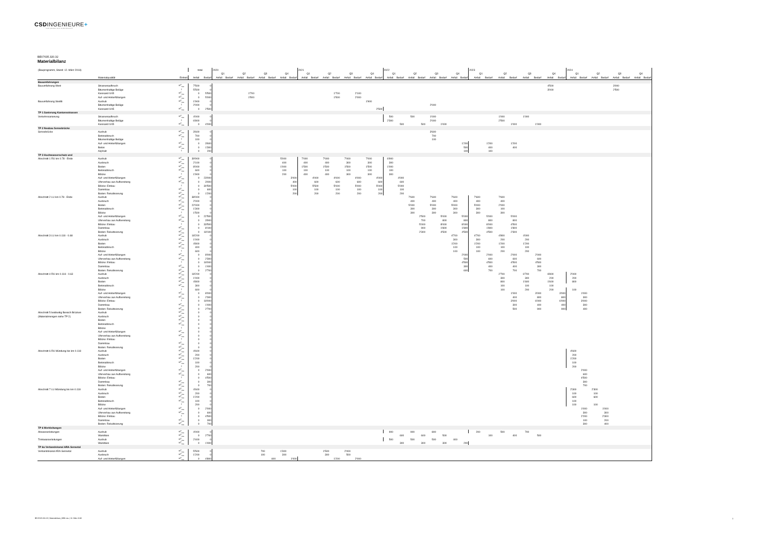CSDINGENIEURE+
VON GRUND AUF DURCHDACHT
BE07635.320.32
Materialbilanz
| (Bauprogramm, Stand: 12. März 2018) | | | total | | 2020 | | | | | | | | 2021 | | | | | | | | 2022 | | | | | | | | 2023 | | | | | | | | 2024 | | | | | | | |
| --- | --- | --- | --- | --- | --- | --- | --- | --- | --- | --- | --- | --- | --- | --- | --- | --- | --- | --- | --- | --- | --- | --- | --- | --- | --- | --- | --- | --- | --- | --- | --- | --- | --- | --- | --- | --- | --- | --- | --- | --- | --- | --- | --- | --- |
| | | | | | Q1 | | Q2 | | Q3 | | Q4 | | Q1 | | Q2 | | Q3 | | Q4 | | Q1 | | Q2 | | Q3 | | Q4 | | Q1 | | Q2 | | Q3 | | Q4 | | Q1 | | Q2 | | Q3 | | Q4 | |
| | Materialqualität | Einheit | Anfall | Bedarf | Anfall | Bedarf | Anfall | Bedarf | Anfall | Bedarf | Anfall | Bedarf | Anfall | Bedarf | Anfall | Bedarf | Anfall | Bedarf | Anfall | Bedarf | Anfall | Bedarf | Anfall | Bedarf | Anfall | Bedarf | Anfall | Bedarf | Anfall | Bedarf | Anfall | Bedarf | Anfall | Bedarf | Anfall | Bedarf | Anfall | Bedarf | Anfall | Bedarf | Anfall | Bedarf | Anfall | Bedarf |
| Bauumfahrungen | | | | | | | | | | | | | | | | | | | | | | | | | | | | | | | | | | | | | | | | | | | | |
| Bauumfahrung West | Strassenaufbruch | m<sup>3</sup><sub>lose</sub> | 7'500 | 0 | | | | | | | | | | | | | | | | | | | | | | | | | | | | | | | 4'500 | | | | | | 3'000 | | | |
| | Bitumenhaltige Beläge | t | 5'500 | 0 | | | | | | | | | | | | | | | | | | | | | | | | | | | | | | | 3'000 | | | | | | 2'500 | | | |
| | Kiessand 0/45 | m<sup>3</sup><sub>lose</sub> | 0 | 5'500 | | | | 1'700 | | | | | | | | 1'700 | | 2'100 | | | | | | | | | | | | | | | | | | | | | | | | | | |
| | Auf- und Hinterfüllungen | m<sup>3</sup><sub>lose</sub> | 0 | 5'000 | | | | 1'500 | | | | | | | | 1'500 | | 2'000 | | | | | | | | | | | | | | | | | | | | | | | | | | |
| Bauumfahrung Stedtli | Aushub | m<sup>3</sup><sub>lose</sub> | 1'900 | 0 | | | | | | | | | | | | | | | 1'900 | | | | | | | | | | | | | | | | | | | | | | | | | |
| | Bitumenhaltige Beläge | t | 2'000 | 0 | | | | | | | | | | | | | | | | | | | | | 2'000 | | | | | | | | | | | | | | | | | | | |
| | Kiessand 0/45 | m<sup>3</sup><sub>lose</sub> | 0 | 2'500 | | | | | | | | | | | | | | | | 2'500 | | | | | | | | | | | | | | | | | | | | | | | | |
| TP 1 Sanierung Kantonsstrassen | | | | | | | | | | | | | | | | | | | | | | | | | | | | | | | | | | | | | | | | | | | | |
| Verkehrssanierung | Strassenaufbruch | m<sup>3</sup><sub>lose</sub> | 4'000 | 0 | | | | | | | | | | | | | | | | | 500 | | 500 | | 1'000 | | | | | | 1'000 | | 1'000 | | | | | | | | | | | |
| | Bitumenhaltige Beläge | t | 6'800 | 0 | | | | | | | | | | | | | | | | | 2'300 | | | | 2'000 | | | | | | 2'500 | | | | | | | | | | | | | |
| | Kiessand 0/45 | m<sup>3</sup><sub>lose</sub> | 0 | 4'000 | | | | | | | | | | | | | | | | | | 500 | | 500 | | 1'000 | | | | | | 1'000 | | 1'000 | | | | | | | | | | |
| TP 2 Neubau Sensebrücke | | | | | | | | | | | | | | | | | | | | | | | | | | | | | | | | | | | | | | | | | | | | |
| Sensebrücke | Aushub | m<sup>3</sup><sub>lose</sub> | 3'600 | 0 | | | | | | | | | | | | | | | | | | | | | 3'600 | | | | | | | | | | | | | | | | | | | |
| | Betonabbruch | m<sup>3</sup><sub>lose</sub> | 700 | 0 | | | | | | | | | | | | | | | | | | | | | 700 | | | | | | | | | | | | | | | | | | | |
| | Bitumenhaltige Beläge | t | 100 | 0 | | | | | | | | | | | | | | | | | | | | | 100 | | | | | | | | | | | | | | | | | | | |
| | Auf- und Hinterfüllungen | m<sup>3</sup><sub>lose</sub> | 0 | 3'600 | | | | | | | | | | | | | | | | | | | | | | | | 1'200 | | 1'200 | | 1'200 | | | | | | | | | | | | |
| | Beton | m<sup>3</sup><sub>lose</sub> | 0 | 1'300 | | | | | | | | | | | | | | | | | | | | | | | | 500 | | 400 | | 400 | | | | | | | | | | | | |
| | Asphalt | t | 0 | 200 | | | | | | | | | | | | | | | | | | | | | | | | 100 | | 100 | | | | | | | | | | | | | | |
| TP 3 Hochwasserschutz und | | | | | | | | | | | | | | | | | | | | | | | | | | | | | | | | | | | | | | | | | | | | |
| Abschnitt 1 RU km 0.78 - Ende | Aushub | m<sup>3</sup><sub>lose</sub> | 39'900 | 0 | | | | | | | 5'000 | | 7'000 | | 7'000 | | 7'000 | | 7'000 | | 6'900 | | | | | | | | | | | | | | | | | | | | | | | |
| | Ausbruch | m<sup>3</sup><sub>lose</sub> | 2'100 | 0 | | | | | | | 400 | | 400 | | 400 | | 300 | | 300 | | 300 | | | | | | | | | | | | | | | | | | | | | | | |
| | Boden | m<sup>3</sup><sub>lose</sub> | 8'000 | 0 | | | | | | | 1'000 | | 1'500 | | 1'500 | | 1'500 | | 1'500 | | 1'000 | | | | | | | | | | | | | | | | | | | | | | | |
| | Betonabbruch | m<sup>3</sup><sub>lose</sub> | 600 | 0 | | | | | | | 100 | | 100 | | 100 | | 100 | | 100 | | 100 | | | | | | | | | | | | | | | | | | | | | | | |
| | Blöcke | t | 1'900 | 0 | | | | | | | 200 | | 400 | | 400 | | 300 | | 300 | | 300 | | | | | | | | | | | | | | | | | | | | | | | |
| | Auf- und Hinterfüllungen | m<sup>3</sup><sub>lose</sub> | 0 | 23'000 | | | | | | | | 3'000 | | 4'000 | | 4'000 | | 4'000 | | 4'000 | | 4'000 | | | | | | | | | | | | | | | | | | | | | | |
| | Uferverbau aus Aufbereitung | m<sup>3</sup><sub>lose</sub> | 0 | 3'400 | | | | | | | | 400 | | 600 | | 600 | | 600 | | 600 | | 600 | | | | | | | | | | | | | | | | | | | | | | |
| | Blöcke: Einbau | t | 0 | 30'500 | | | | | | | | 5'000 | | 5'500 | | 5'000 | | 5'000 | | 5'000 | | 5'000 | | | | | | | | | | | | | | | | | | | | | | |
| | Dammbau | m<sup>3</sup><sub>lose</sub> | 0 | 600 | | | | | | | | 100 | | 100 | | 100 | | 100 | | 100 | | 100 | | | | | | | | | | | | | | | | | | | | | | |
| | Boden: Rekultivierung | m<sup>3</sup><sub>lose</sub> | 0 | 1'200 | | | | | | | | 200 | | 200 | | 200 | | 200 | | 200 | | 200 | | | | | | | | | | | | | | | | | | | | | | |
| Abschnitt 2 LU km 0.78 - Ende | Aushub | m<sup>3</sup><sub>lose</sub> | 38'000 | 0 | | | | | | | | | | | | | | | | | | | 7'600 | | 7'600 | | 7'600 | | 7'600 | | 7'600 | | | | | | | | | | | | | |
| | Ausbruch | m<sup>3</sup><sub>lose</sub> | 2'000 | 0 | | | | | | | | | | | | | | | | | | | 400 | | 400 | | 400 | | 400 | | 400 | | | | | | | | | | | | | |
| | Boden | m<sup>3</sup><sub>lose</sub> | 22'000 | 0 | | | | | | | | | | | | | | | | | | | 5'000 | | 5'000 | | 5'000 | | 5'000 | | 2'000 | | | | | | | | | | | | | |
| | Betonabbruch | m<sup>3</sup><sub>lose</sub> | 1'300 | 0 | | | | | | | | | | | | | | | | | | | 300 | | 300 | | 300 | | 300 | | 100 | | | | | | | | | | | | | |
| | Blöcke | t | 1'500 | 0 | | | | | | | | | | | | | | | | | | | 300 | | 300 | | 300 | | 300 | | 300 | | | | | | | | | | | | | |
| | Auf- und Hinterfüllungen | m<sup>3</sup><sub>lose</sub> | 0 | 22'500 | | | | | | | | | | | | | | | | | | | | 2'500 | | 5'000 | | 5'000 | | 5'000 | | 5'000 | | | | | | | | | | | | |
| | Uferverbau aus Aufbereitung | m<sup>3</sup><sub>lose</sub> | 0 | 3'900 | | | | | | | | | | | | | | | | | | | | 700 | | 800 | | 800 | | 800 | | 800 | | | | | | | | | | | | |
| | Blöcke: Einbau | t | 0 | 33'500 | | | | | | | | | | | | | | | | | | | | 5'000 | | 8'000 | | 8'000 | | 8'000 | | 4'500 | | | | | | | | | | | | |
| | Dammbau | m<sup>3</sup><sub>lose</sub> | 0 | 8'100 | | | | | | | | | | | | | | | | | | | | 900 | | 1'800 | | 1'800 | | 1'800 | | 1'800 | | | | | | | | | | | | |
| | Boden: Rekultivierung | m<sup>3</sup><sub>lose</sub> | 0 | 18'100 | | | | | | | | | | | | | | | | | | | | 2'300 | | 4'500 | | 4'500 | | 4'500 | | 2'300 | | | | | | | | | | | | |
| Abschnitt 3 LU km 0.118 - 0.68 | Aushub | m<sup>3</sup><sub>lose</sub> | 18'200 | 0 | | | | | | | | | | | | | | | | | | | | | | | 4'700 | | 4'700 | | 4'800 | | 4'000 | | | | | | | | | | | |
| | Ausbruch | m<sup>3</sup><sub>lose</sub> | 1'000 | 0 | | | | | | | | | | | | | | | | | | | | | | | 300 | | 300 | | 200 | | 200 | | | | | | | | | | | |
| | Boden | m<sup>3</sup><sub>lose</sub> | 4'800 | 0 | | | | | | | | | | | | | | | | | | | | | | | 1'200 | | 1'200 | | 1'200 | | 1'200 | | | | | | | | | | | |
| | Betonabbruch | m<sup>3</sup><sub>lose</sub> | 400 | 0 | | | | | | | | | | | | | | | | | | | | | | | 100 | | 100 | | 100 | | 100 | | | | | | | | | | | |
| | Blöcke | t | 600 | 0 | | | | | | | | | | | | | | | | | | | | | | | 100 | | 100 | | 200 | | 200 | | | | | | | | | | | |
| | Auf- und Hinterfüllungen | m<sup>3</sup><sub>lose</sub> | 0 | 8'000 | | | | | | | | | | | | | | | | | | | | | | | | 2'000 | | 2'000 | | 2'000 | | 2'000 | | | | | | | | | | |
| | Uferverbau aus Aufbereitung | m<sup>3</sup><sub>lose</sub> | 0 | 2'300 | | | | | | | | | | | | | | | | | | | | | | | | 500 | | 600 | | 600 | | 600 | | | | | | | | | | |
| | Blöcke: Einbau | t | 0 | 18'000 | | | | | | | | | | | | | | | | | | | | | | | | 4'500 | | 4'500 | | 4'500 | | 4'500 | | | | | | | | | | |
| | Dammbau | m<sup>3</sup><sub>lose</sub> | 0 | 1'400 | | | | | | | | | | | | | | | | | | | | | | | | 300 | | 400 | | 400 | | 300 | | | | | | | | | | |
| | Boden: Rekultivierung | m<sup>3</sup><sub>lose</sub> | 0 | 2'700 | | | | | | | | | | | | | | | | | | | | | | | | 600 | | 700 | | 700 | | 700 | | | | | | | | | | |
| Abschnitt 4 RU km 0.118 - 0.63 | Aushub | m<sup>3</sup><sub>lose</sub> | 18'200 | 0 | | | | | | | | | | | | | | | | | | | | | | | | | | | 2'700 | | 6'700 | | 6'800 | | 2'000 | | | | | | | |
| | Ausbruch | m<sup>3</sup><sub>lose</sub> | 1'000 | 0 | | | | | | | | | | | | | | | | | | | | | | | | | | | 300 | | 300 | | 200 | | 200 | | | | | | | |
| | Boden | m<sup>3</sup><sub>lose</sub> | 4'800 | 0 | | | | | | | | | | | | | | | | | | | | | | | | | | | 800 | | 1'600 | | 1'600 | | 800 | | | | | | | |
| | Betonabbruch | m<sup>3</sup><sub>lose</sub> | 300 | 0 | | | | | | | | | | | | | | | | | | | | | | | | | | | 100 | | 100 | | 100 | | | | | | | | | |
| | Blöcke | t | 600 | 0 | | | | | | | | | | | | | | | | | | | | | | | | | | | 100 | | 200 | | 200 | | 100 | | | | | | | |
| | Auf- und Hinterfüllungen | m<sup>3</sup><sub>lose</sub> | 0 | 8'000 | | | | | | | | | | | | | | | | | | | | | | | | | | | | 1'000 | | 3'000 | | 3'000 | | 1'000 | | | | | | |
| | Uferverbau aus Aufbereitung | m<sup>3</sup><sub>lose</sub> | 0 | 2'300 | | | | | | | | | | | | | | | | | | | | | | | | | | | | 400 | | 800 | | 800 | | 300 | | | | | | |
| | Blöcke: Einbau | t | 0 | 18'000 | | | | | | | | | | | | | | | | | | | | | | | | | | | | 3'000 | | 6'000 | | 6'000 | | 3'000 | | | | | | |
| | Dammbau | m<sup>3</sup><sub>lose</sub> | 0 | 1'400 | | | | | | | | | | | | | | | | | | | | | | | | | | | | 300 | | 400 | | 400 | | 300 | | | | | | |
| | Boden: Rekultivierung | m<sup>3</sup><sub>lose</sub> | 0 | 2'700 | | | | | | | | | | | | | | | | | | | | | | | | | | | | 500 | | 900 | | 900 | | 400 | | | | | | |
| Abschnitt 5 beidseitig Bereich Brücken | Aushub | m<sup>3</sup><sub>lose</sub> | 0 | 0 | | | | | | | | | | | | | | | | | | | | | | | | | | | | | | | | | | | | | | | | |
| (Materialmengen siehe TP 2) | Ausbruch | m<sup>3</sup><sub>lose</sub> | 0 | 0 | | | | | | | | | | | | | | | | | | | | | | | | | | | | | | | | | | | | | | | | |
| | Boden | m<sup>3</sup><sub>lose</sub> | 0 | 0 | | | | | | | | | | | | | | | | | | | | | | | | | | | | | | | | | | | | | | | | |
| | Betonabbruch | m<sup>3</sup><sub>lose</sub> | 0 | 0 | | | | | | | | | | | | | | | | | | | | | | | | | | | | | | | | | | | | | | | | |
| | Blöcke | t | 0 | 0 | | | | | | | | | | | | | | | | | | | | | | | | | | | | | | | | | | | | | | | | |
| | Auf- und Hinterfüllungen | m<sup>3</sup><sub>lose</sub> | 0 | 0 | | | | | | | | | | | | | | | | | | | | | | | | | | | | | | | | | | | | | | | | |
| | Uferverbau aus Aufbereitung | m<sup>3</sup><sub>lose</sub> | 0 | 0 | | | | | | | | | | | | | | | | | | | | | | | | | | | | | | | | | | | | | | | | |
| | Blöcke: Einbau | t | 0 | 0 | | | | | | | | | | | | | | | | | | | | | | | | | | | | | | | | | | | | | | | | |
| | Dammbau | m<sup>3</sup><sub>lose</sub> | 0 | 0 | | | | | | | | | | | | | | | | | | | | | | | | | | | | | | | | | | | | | | | | |
| | Boden: Rekultivierung | m<sup>3</sup><sub>lose</sub> | 0 | 0 | | | | | | | | | | | | | | | | | | | | | | | | | | | | | | | | | | | | | | | | |
| Abschnitt 6 RU Mündung bis km 0.118 | Aushub | m<sup>3</sup><sub>lose</sub> | 4'600 | 0 | | | | | | | | | | | | | | | | | | | | | | | | | | | | | | | | | 4'600 | | | | | | | |
| | Ausbruch | m<sup>3</sup><sub>lose</sub> | 200 | 0 | | | | | | | | | | | | | | | | | | | | | | | | | | | | | | | | | 200 | | | | | | | |
| | Boden | m<sup>3</sup><sub>lose</sub> | 1'200 | 0 | | | | | | | | | | | | | | | | | | | | | | | | | | | | | | | | | 1'200 | | | | | | | |
| | Betonabbruch | m<sup>3</sup><sub>lose</sub> | 100 | 0 | | | | | | | | | | | | | | | | | | | | | | | | | | | | | | | | | 100 | | | | | | | |
| | Blöcke | t | 200 | 0 | | | | | | | | | | | | | | | | | | | | | | | | | | | | | | | | | 200 | | | | | | | |
| | Auf- und Hinterfüllungen | m<sup>3</sup><sub>lose</sub> | 0 | 2'000 | | | | | | | | | | | | | | | | | | | | | | | | | | | | | | | | | | 2'000 | | | | | | |
| | Uferverbau aus Aufbereitung | m<sup>3</sup><sub>lose</sub> | 0 | 600 | | | | | | | | | | | | | | | | | | | | | | | | | | | | | | | | | | 600 | | | | | | |
| | Blöcke: Einbau | t | 0 | 4'500 | | | | | | | | | | | | | | | | | | | | | | | | | | | | | | | | | | 4'500 | | | | | | |
| | Dammbau | m<sup>3</sup><sub>lose</sub> | 0 | 300 | | | | | | | | | | | | | | | | | | | | | | | | | | | | | | | | | | 300 | | | | | | |
| | Boden: Rekultivierung | m<sup>3</sup><sub>lose</sub> | 0 | 700 | | | | | | | | | | | | | | | | | | | | | | | | | | | | | | | | | | 700 | | | | | | |
| Abschnitt 7 LU Mündung bis km 0.118 | Aushub | m<sup>3</sup><sub>lose</sub> | 4'600 | 0 | | | | | | | | | | | | | | | | | | | | | | | | | | | | | | | | | 2'300 | | 2'300 | | | | | |
| | Ausbruch | m<sup>3</sup><sub>lose</sub> | 200 | 0 | | | | | | | | | | | | | | | | | | | | | | | | | | | | | | | | | 100 | | 100 | | | | | |
| | Boden | m<sup>3</sup><sub>lose</sub> | 1'200 | 0 | | | | | | | | | | | | | | | | | | | | | | | | | | | | | | | | | 600 | | 600 | | | | | |
| | Betonabbruch | m<sup>3</sup><sub>lose</sub> | 100 | 0 | | | | | | | | | | | | | | | | | | | | | | | | | | | | | | | | | 100 | | | | | | | |
| | Blöcke | t | 200 | 0 | | | | | | | | | | | | | | | | | | | | | | | | | | | | | | | | | 100 | | 100 | | | | | |
| | Auf- und Hinterfüllungen | m<sup>3</sup><sub>lose</sub> | 0 | 2'000 | | | | | | | | | | | | | | | | | | | | | | | | | | | | | | | | | | 1'000 | | 1'000 | | | | |
| | Uferverbau aus Aufbereitung | m<sup>3</sup><sub>lose</sub> | 0 | 600 | | | | | | | | | | | | | | | | | | | | | | | | | | | | | | | | | | 300 | | 300 | | | | |
| | Blöcke: Einbau | t | 0 | 4'500 | | | | | | | | | | | | | | | | | | | | | | | | | | | | | | | | | | 2'200 | | 2'300 | | | | |
| | Dammbau | m<sup>3</sup><sub>lose</sub> | 0 | 300 | | | | | | | | | | | | | | | | | | | | | | | | | | | | | | | | | | 100 | | 200 | | | | |
| | Boden: Rekultivierung | m<sup>3</sup><sub>lose</sub> | 0 | 700 | | | | | | | | | | | | | | | | | | | | | | | | | | | | | | | | | | 300 | | 400 | | | | |
| TP 6 Werkleitungen | | | | | | | | | | | | | | | | | | | | | | | | | | | | | | | | | | | | | | | | | | | | |
| Abwasserleitungen | Aushub | m<sup>3</sup><sub>lose</sub> | 4'000 | 0 | | | | | | | | | | | | | | | | | 900 | | 900 | | 800 | | | | 200 | | 500 | | 700 | | | | | | | | | | | |
| | Wandkies | m<sup>3</sup><sub>lose</sub> | 0 | 2'700 | | | | | | | | | | | | | | | | | | 600 | | 600 | | 500 | | | | 100 | | 400 | | 500 | | | | | | | | | | |
| Trinkwasserleitungen | Aushub | m<sup>3</sup><sub>lose</sub> | 2'400 | 0 | | | | | | | | | | | | | | | | | 500 | | 500 | | 500 | | 400 | | | | | | | | | | | | | | | | | |
| | Wandkies | m<sup>3</sup><sub>lose</sub> | 0 | 1'400 | | | | | | | | | | | | | | | | | | 300 | | 300 | | 300 | | 200 | | | | | | | | | | | | | | | | |
| TP 6a Verbandskanal ARA-Sensetal | | | | | | | | | | | | | | | | | | | | | | | | | | | | | | | | | | | | | | | | | | | | |
| Verbandskanal ARA-Sensetal | Aushub | m<sup>3</sup><sub>lose</sub> | 5'500 | 0 | | | | | 700 | | 1'300 | | | | 1'500 | | 2'000 | | | | | | | | | | | | | | | | | | | | | | | | | | | |
| | Ausbruch | m<sup>3</sup><sub>lose</sub> | 1'200 | 0 | | | | | 100 | | 300 | | | | 300 | | 500 | | | | | | | | | | | | | | | | | | | | | | | | | | | |
| | Auf- und Hinterfüllungen | m<sup>3</sup><sub>lose</sub> | 0 | 4'800 | | | | | | 600 | | 1'000 | | | | 1'200 | | 2'000 | | | | | | | | | | | | | | | | | | | | | | | | | | |
BE07635.320.32 | Materialbilanz_MBK.xlsx | 13. März 2018
1